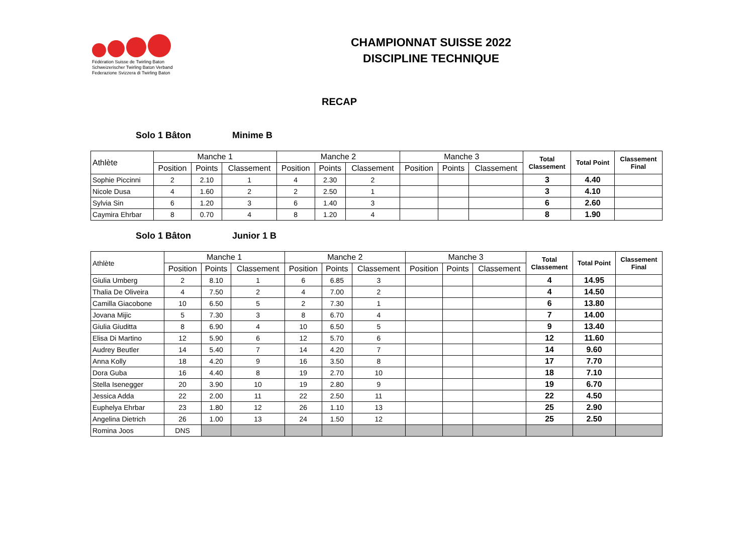Fédération Suisse de Twirling Baton
Schweizerischer Twirling Baton Verband
Federazione Svizzera di Twirling Baton
CHAMPIONNAT SUISSE 2022
DISCIPLINE TECHNIQUE
RECAP
Solo 1 Bâton Minime B
| Athlète | Manche 1 | | | Manche 2 | | | Manche 3 | | | Total Classement | Total Point | Classement Final |
| --- | --- | --- | --- | --- | --- | --- | --- | --- | --- | --- | --- | --- |
| | Position | Points | Classement | Position | Points | Classement | Position | Points | Classement | | | |
| Sophie Piccinni | 2 | 2.10 | 1 | 4 | 2.30 | 2 | | | | 3 | 4.40 | |
| Nicole Dusa | 4 | 1.60 | 2 | 2 | 2.50 | 1 | | | | 3 | 4.10 | |
| Sylvia Sin | 6 | 1.20 | 3 | 6 | 1.40 | 3 | | | | 6 | 2.60 | |
| Caymira Ehrbar | 8 | 0.70 | 4 | 8 | 1.20 | 4 | | | | 8 | 1.90 | |
Solo 1 Bâton Junior 1 B
| Athlète | Manche 1 | | | Manche 2 | | | Manche 3 | | | Total Classement | Total Point | Classement Final |
| --- | --- | --- | --- | --- | --- | --- | --- | --- | --- | --- | --- | --- |
| | Position | Points | Classement | Position | Points | Classement | Position | Points | Classement | | | |
| Giulia Umberg | 2 | 8.10 | 1 | 6 | 6.85 | 3 | | | | 4 | 14.95 | |
| Thalia De Oliveira | 4 | 7.50 | 2 | 4 | 7.00 | 2 | | | | 4 | 14.50 | |
| Camilla Giacobone | 10 | 6.50 | 5 | 2 | 7.30 | 1 | | | | 6 | 13.80 | |
| Jovana Mijic | 5 | 7.30 | 3 | 8 | 6.70 | 4 | | | | 7 | 14.00 | |
| Giulia Giuditta | 8 | 6.90 | 4 | 10 | 6.50 | 5 | | | | 9 | 13.40 | |
| Elisa Di Martino | 12 | 5.90 | 6 | 12 | 5.70 | 6 | | | | 12 | 11.60 | |
| Audrey Beutler | 14 | 5.40 | 7 | 14 | 4.20 | 7 | | | | 14 | 9.60 | |
| Anna Kolly | 18 | 4.20 | 9 | 16 | 3.50 | 8 | | | | 17 | 7.70 | |
| Dora Guba | 16 | 4.40 | 8 | 19 | 2.70 | 10 | | | | 18 | 7.10 | |
| Stella Isenegger | 20 | 3.90 | 10 | 19 | 2.80 | 9 | | | | 19 | 6.70 | |
| Jessica Adda | 22 | 2.00 | 11 | 22 | 2.50 | 11 | | | | 22 | 4.50 | |
| Euphelya Ehrbar | 23 | 1.80 | 12 | 26 | 1.10 | 13 | | | | 25 | 2.90 | |
| Angelina Dietrich | 26 | 1.00 | 13 | 24 | 1.50 | 12 | | | | 25 | 2.50 | |
| Romina Joos | DNS | | | | | | | | | | | |